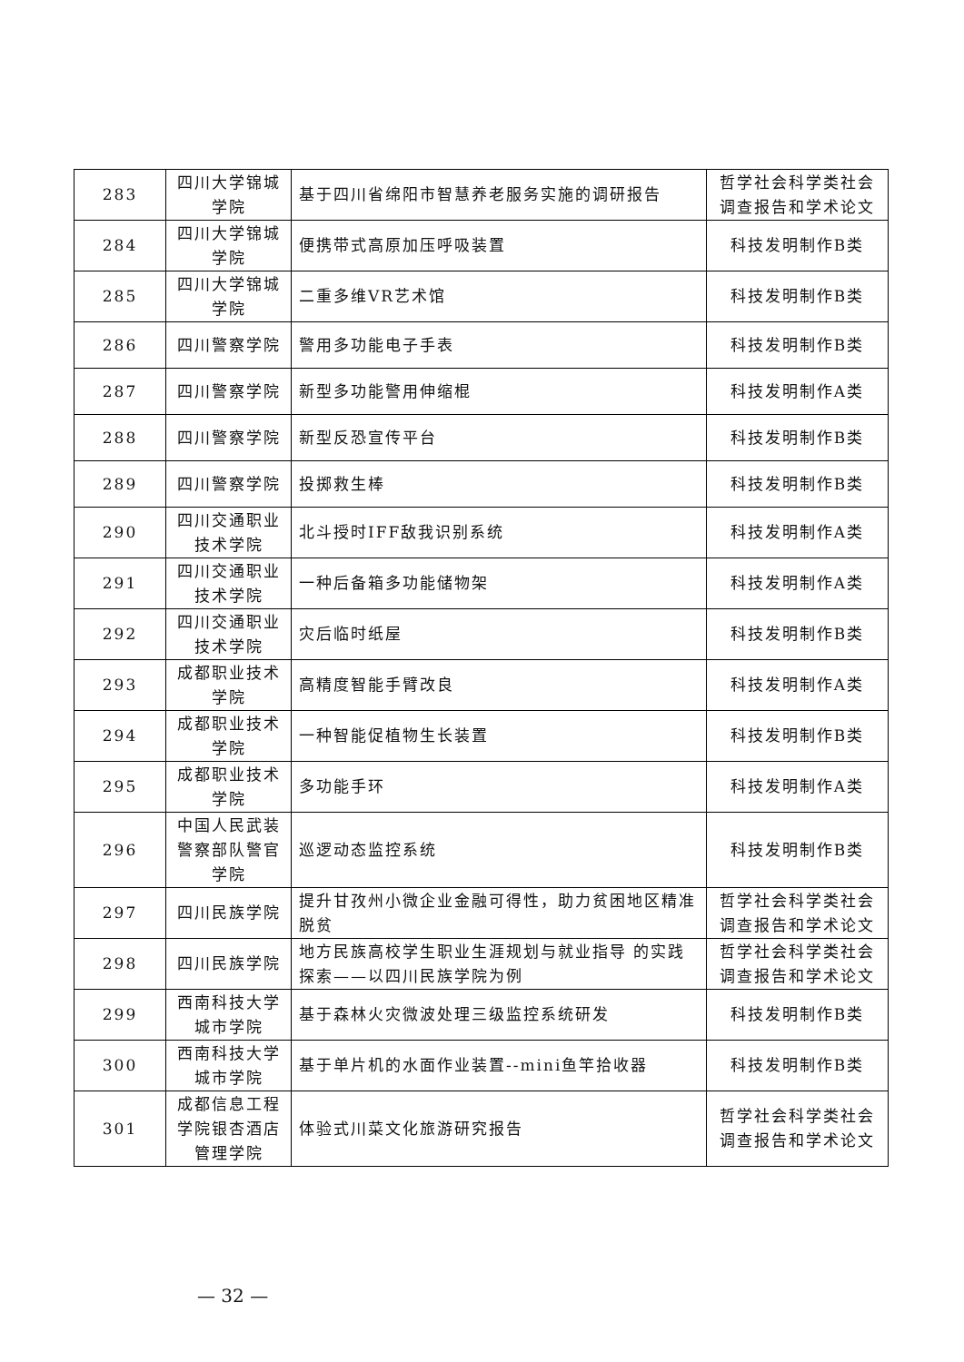| 283 | 四川大学锦城学院 | 基于四川省绵阳市智慧养老服务实施的调研报告 | 哲学社会科学类社会调查报告和学术论文 |
| 284 | 四川大学锦城学院 | 便携带式高原加压呼吸装置 | 科技发明制作B类 |
| 285 | 四川大学锦城学院 | 二重多维VR艺术馆 | 科技发明制作B类 |
| 286 | 四川警察学院 | 警用多功能电子手表 | 科技发明制作B类 |
| 287 | 四川警察学院 | 新型多功能警用伸缩棍 | 科技发明制作A类 |
| 288 | 四川警察学院 | 新型反恐宣传平台 | 科技发明制作B类 |
| 289 | 四川警察学院 | 投掷救生棒 | 科技发明制作B类 |
| 290 | 四川交通职业技术学院 | 北斗授时IFF敌我识别系统 | 科技发明制作A类 |
| 291 | 四川交通职业技术学院 | 一种后备箱多功能储物架 | 科技发明制作A类 |
| 292 | 四川交通职业技术学院 | 灾后临时纸屋 | 科技发明制作B类 |
| 293 | 成都职业技术学院 | 高精度智能手臂改良 | 科技发明制作A类 |
| 294 | 成都职业技术学院 | 一种智能促植物生长装置 | 科技发明制作B类 |
| 295 | 成都职业技术学院 | 多功能手环 | 科技发明制作A类 |
| 296 | 中国人民武装警察部队警官学院 | 巡逻动态监控系统 | 科技发明制作B类 |
| 297 | 四川民族学院 | 提升甘孜州小微企业金融可得性，助力贫困地区精准脱贫 | 哲学社会科学类社会调查报告和学术论文 |
| 298 | 四川民族学院 | 地方民族高校学生职业生涯规划与就业指导 的实践探索——以四川民族学院为例 | 哲学社会科学类社会调查报告和学术论文 |
| 299 | 西南科技大学城市学院 | 基于森林火灾微波处理三级监控系统研发 | 科技发明制作B类 |
| 300 | 西南科技大学城市学院 | 基于单片机的水面作业装置--mini鱼竿拾收器 | 科技发明制作B类 |
| 301 | 成都信息工程学院银杏酒店管理学院 | 体验式川菜文化旅游研究报告 | 哲学社会科学类社会调查报告和学术论文 |
— 32 —